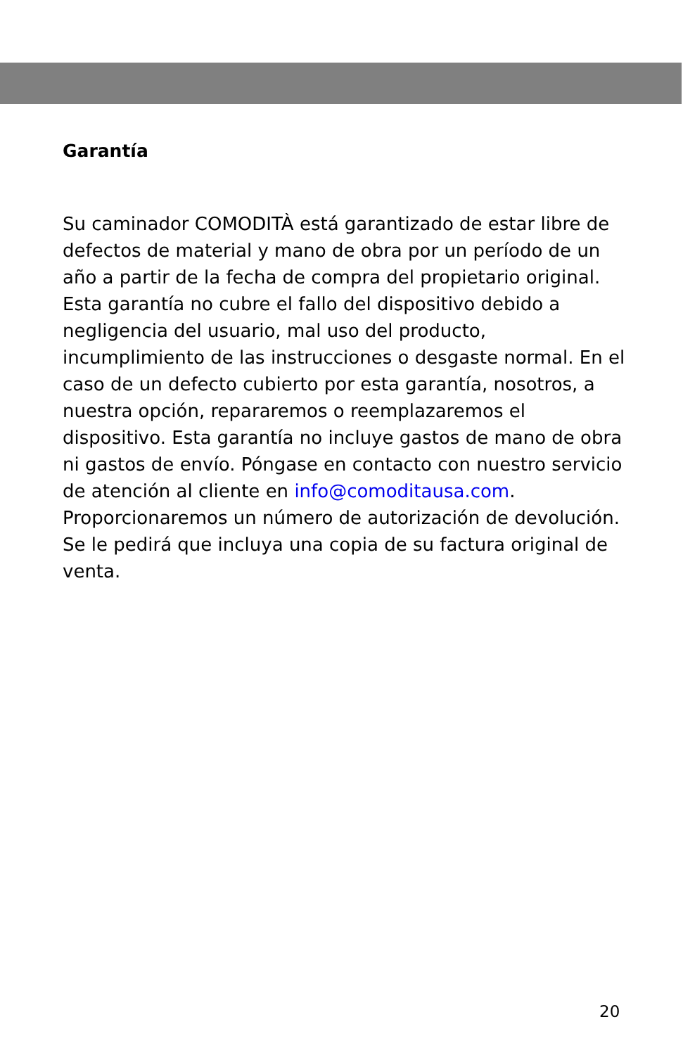Garantía
Su caminador COMODITÀ está garantizado de estar libre de defectos de material y mano de obra por un período de un año a partir de la fecha de compra del propietario original. Esta garantía no cubre el fallo del dispositivo debido a negligencia del usuario, mal uso del producto, incumplimiento de las instrucciones o desgaste normal. En el caso de un defecto cubierto por esta garantía, nosotros, a nuestra opción, repararemos o reemplazaremos el dispositivo. Esta garantía no incluye gastos de mano de obra ni gastos de envío. Póngase en contacto con nuestro servicio de atención al cliente en info@comoditausa.com. Proporcionaremos un número de autorización de devolución. Se le pedirá que incluya una copia de su factura original de venta.
20